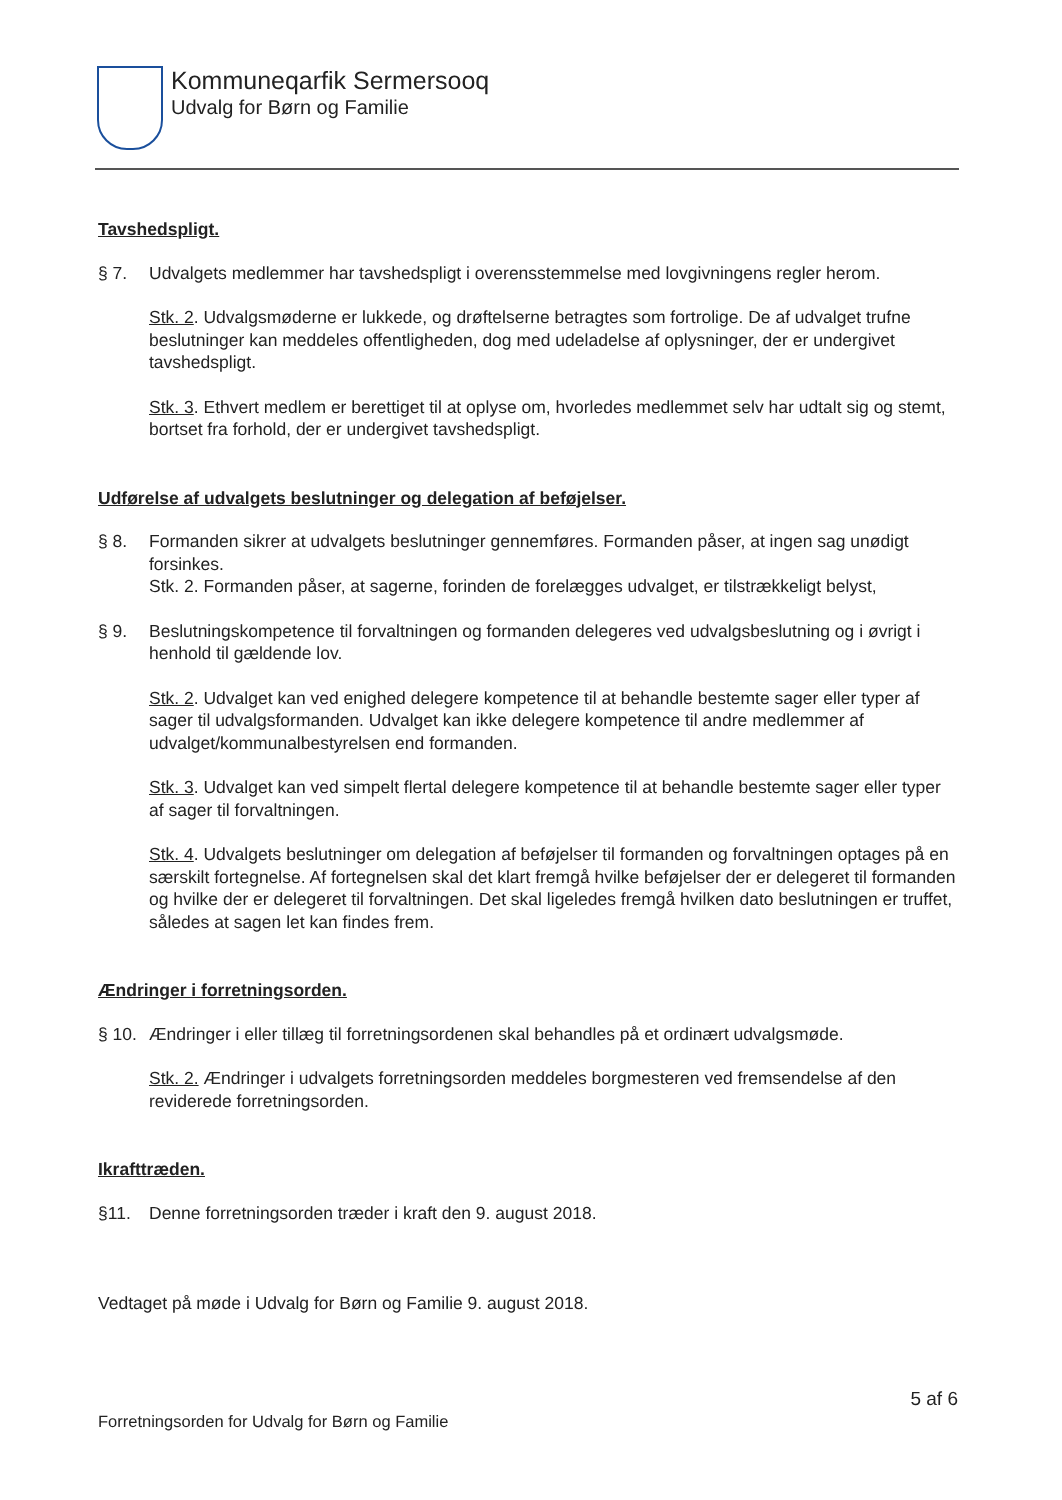Kommuneqarfik Sermersooq
Udvalg for Børn og Familie
Tavshedspligt.
§ 7. Udvalgets medlemmer har tavshedspligt i overensstemmelse med lovgivningens regler herom.
Stk. 2. Udvalgsmøderne er lukkede, og drøftelserne betragtes som fortrolige. De af udvalget trufne beslutninger kan meddeles offentligheden, dog med udeladelse af oplysninger, der er undergivet tavshedspligt.
Stk. 3. Ethvert medlem er berettiget til at oplyse om, hvorledes medlemmet selv har udtalt sig og stemt, bortset fra forhold, der er undergivet tavshedspligt.
Udførelse af udvalgets beslutninger og delegation af beføjelser.
§ 8. Formanden sikrer at udvalgets beslutninger gennemføres. Formanden påser, at ingen sag unødigt forsinkes.
Stk. 2. Formanden påser, at sagerne, forinden de forelægges udvalget, er tilstrækkeligt belyst,
§ 9. Beslutningskompetence til forvaltningen og formanden delegeres ved udvalgsbeslutning og i øvrigt i henhold til gældende lov.
Stk. 2. Udvalget kan ved enighed delegere kompetence til at behandle bestemte sager eller typer af sager til udvalgsformanden. Udvalget kan ikke delegere kompetence til andre medlemmer af udvalget/kommunalbestyrelsen end formanden.
Stk. 3. Udvalget kan ved simpelt flertal delegere kompetence til at behandle bestemte sager eller typer af sager til forvaltningen.
Stk. 4. Udvalgets beslutninger om delegation af beføjelser til formanden og forvaltningen optages på en særskilt fortegnelse. Af fortegnelsen skal det klart fremgå hvilke beføjelser der er delegeret til formanden og hvilke der er delegeret til forvaltningen. Det skal ligeledes fremgå hvilken dato beslutningen er truffet, således at sagen let kan findes frem.
Ændringer i forretningsorden.
§ 10. Ændringer i eller tillæg til forretningsordenen skal behandles på et ordinært udvalgsmøde.
Stk. 2. Ændringer i udvalgets forretningsorden meddeles borgmesteren ved fremsendelse af den reviderede forretningsorden.
Ikrafttræden.
§11. Denne forretningsorden træder i kraft den 9. august 2018.
Vedtaget på møde i Udvalg for Børn og Familie 9. august 2018.
5 af 6
Forretningsorden for Udvalg for Børn og Familie